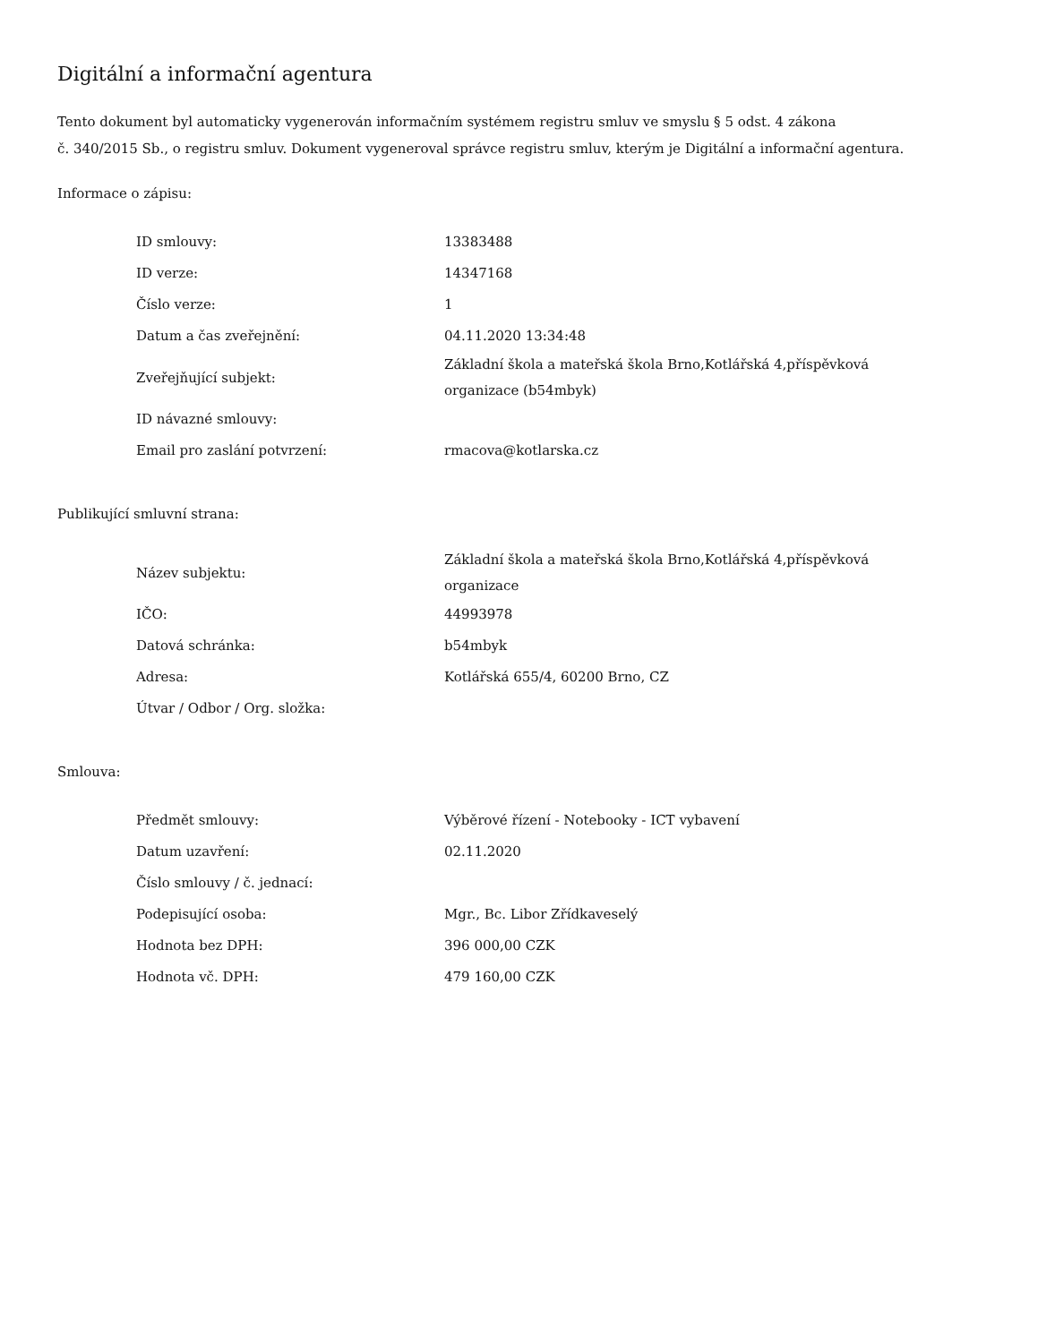Digitální a informační agentura
Tento dokument byl automaticky vygenerován informačním systémem registru smluv ve smyslu § 5 odst. 4 zákona
č. 340/2015 Sb., o registru smluv. Dokument vygeneroval správce registru smluv, kterým je Digitální a informační agentura.
Informace o zápisu:
| ID smlouvy: | 13383488 |
| ID verze: | 14347168 |
| Číslo verze: | 1 |
| Datum a čas zveřejnění: | 04.11.2020 13:34:48 |
| Zveřejňující subjekt: | Základní škola a mateřská škola Brno,Kotlářská 4,příspěvková organizace (b54mbyk) |
| ID návazné smlouvy: | |
| Email pro zaslání potvrzení: | rmacova@kotlarska.cz |
Publikující smluvní strana:
| Název subjektu: | Základní škola a mateřská škola Brno,Kotlářská 4,příspěvková organizace |
| IČO: | 44993978 |
| Datová schránka: | b54mbyk |
| Adresa: | Kotlářská 655/4, 60200 Brno, CZ |
| Útvar / Odbor / Org. složka: | |
Smlouva:
| Předmět smlouvy: | Výběrové řízení - Notebooky - ICT vybavení |
| Datum uzavření: | 02.11.2020 |
| Číslo smlouvy / č. jednací: | |
| Podepisující osoba: | Mgr., Bc. Libor Zřídkaveselý |
| Hodnota bez DPH: | 396 000,00 CZK |
| Hodnota vč. DPH: | 479 160,00 CZK |